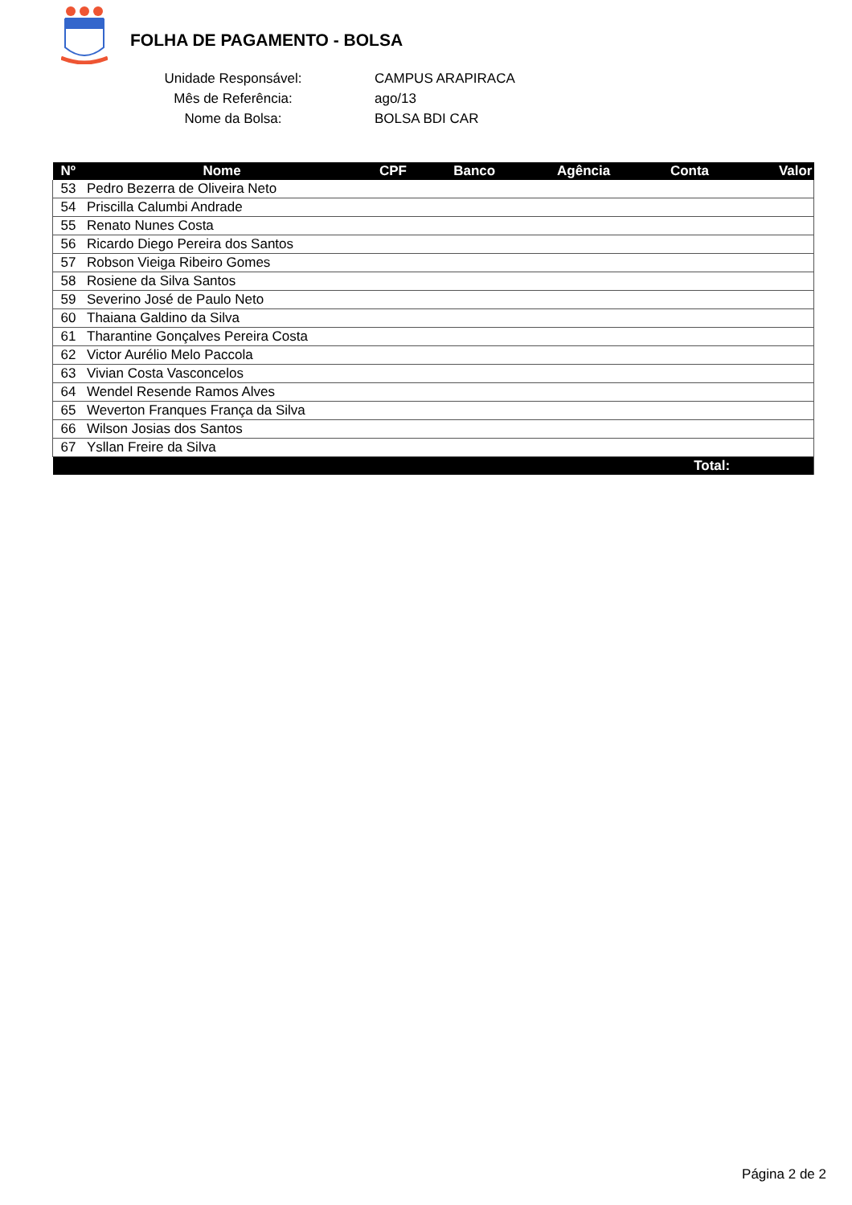FOLHA DE PAGAMENTO - BOLSA
Unidade Responsável: CAMPUS ARAPIRACA
Mês de Referência: ago/13
Nome da Bolsa: BOLSA BDI CAR
| Nº | Nome | CPF | Banco | Agência | Conta | Valor |
| --- | --- | --- | --- | --- | --- | --- |
| 53 | Pedro Bezerra de Oliveira Neto | | | | | |
| 54 | Priscilla Calumbi Andrade | | | | | |
| 55 | Renato Nunes Costa | | | | | |
| 56 | Ricardo Diego Pereira dos Santos | | | | | |
| 57 | Robson Vieiga Ribeiro Gomes | | | | | |
| 58 | Rosiene da Silva Santos | | | | | |
| 59 | Severino José de Paulo Neto | | | | | |
| 60 | Thaiana Galdino da Silva | | | | | |
| 61 | Tharantine Gonçalves Pereira Costa | | | | | |
| 62 | Victor Aurélio Melo Paccola | | | | | |
| 63 | Vivian Costa Vasconcelos | | | | | |
| 64 | Wendel Resende Ramos Alves | | | | | |
| 65 | Weverton Franques França da Silva | | | | | |
| 66 | Wilson Josias dos Santos | | | | | |
| 67 | Ysllan Freire da Silva | | | | | |
| Total: | | | | | | |
Página 2 de 2